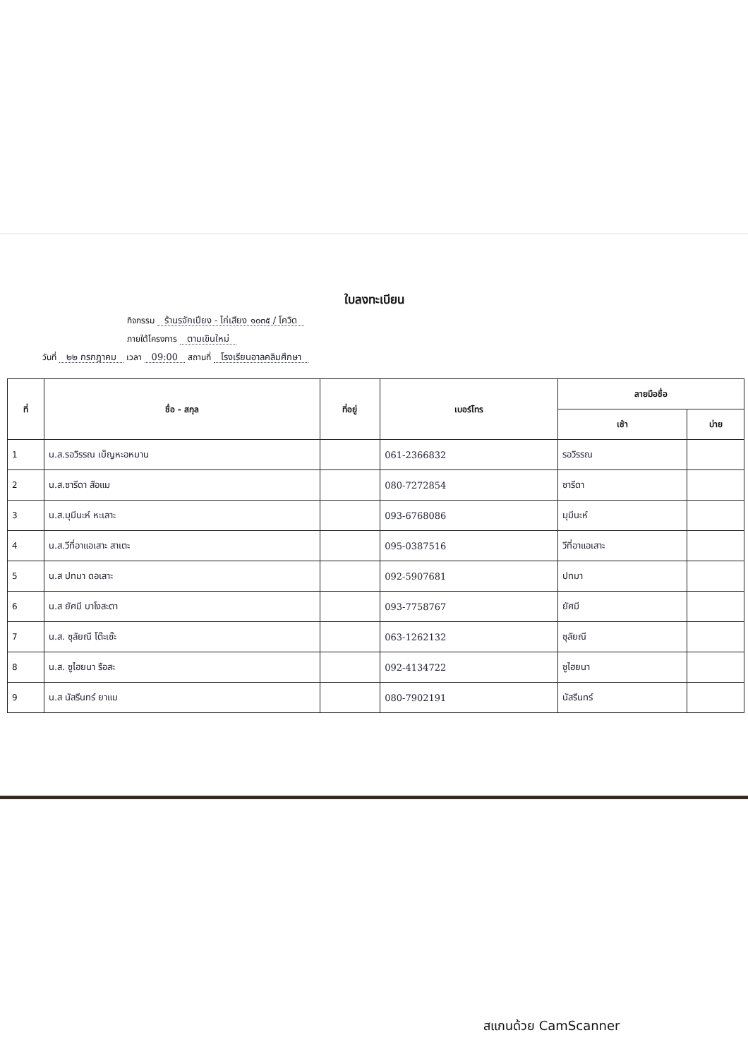ใบลงทะเบียน
กิจกรรม ร้านรจักเปียง - ไก่เสียง ๑๐๓๕ / โควิด
ภายใต้โครงการ ตามเขินใหม่
วันที่ ๒๒ กรกฎาคม เวลา 09:00 สถานที่ โรงเรียนอาลคลิมศึกษา
| ที่ | ชื่อ - สกุล | ที่อยู่ | เบอร์โทร | ลายมือชื่อ | |
| --- | --- | --- | --- | --- | --- |
| | | | | เช้า | บ่าย |
| 1 | น.ส.รอวิรรณ เบ็ญหะอหมาน | | 061-2366832 | รอวิรรณ | |
| 2 | น.ส.ซารีดา สือแม | | 080-7272854 | ซารีดา | |
| 3 | น.ส.มุมีนะห์ หะเลาะ | | 093-6768086 | มุมีนะห์ | |
| 4 | น.ส.วีที่อาแอเสาะ สาเตะ | | 095-0387516 | วีที่อาแอเสาะ | |
| 5 | น.ส ปทมา ดอเลาะ | | 092-5907681 | ปทมา | |
| 6 | น.ส ยัศมี บาโงสะตา | | 093-7758767 | ยัศมี | |
| 7 | น.ส. ซุลัยณี โต๊ะเซ๊ะ | | 063-1262132 | ซุลัยณี | |
| 8 | น.ส. ซูไฮยนา รือสะ | | 092-4134722 | ซูไฮยนา | |
| 9 | น.ส นัสรีนทร์ ยาแม | | 080-7902191 | นัสรีนทร์ | |
สแกนด้วย CamScanner